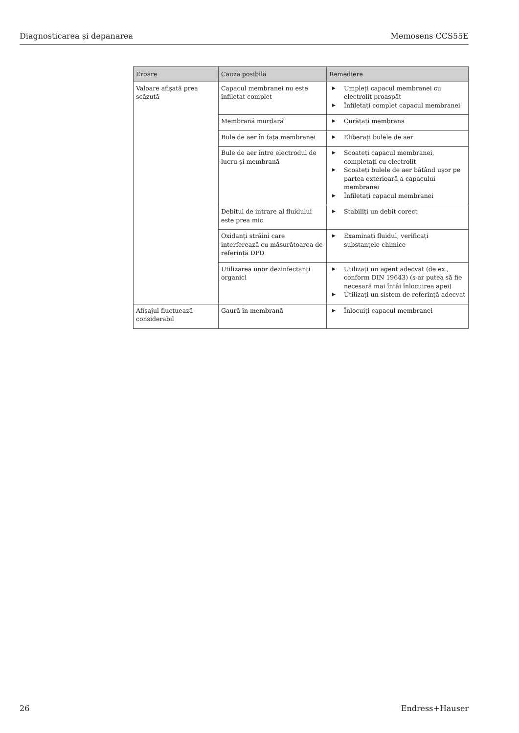Diagnosticarea și depanarea Memosens CCS55E
| Eroare | Cauză posibilă | Remediere |
| --- | --- | --- |
| Valoare afișată prea scăzută | Capacul membranei nu este înfiletat complet | ▶ Umpleți capacul membranei cu electrolit proaspăt ▶ Înfiletați complet capacul membranei |
| | Membrană murdară | ▶ Curățați membrana |
| | Bule de aer în fața membranei | ▶ Eliberați bulele de aer |
| | Bule de aer între electrodul de lucru și membrană | ▶ Scoateți capacul membranei, completați cu electrolit ▶ Scoateți bulele de aer bătând ușor pe partea exterioară a capacului membranei ▶ Înfiletați capacul membranei |
| | Debitul de intrare al fluidului este prea mic | ▶ Stabiliți un debit corect |
| | Oxidanți străini care interferează cu măsurătoarea de referință DPD | ▶ Examinați fluidul, verificați substanțele chimice |
| | Utilizarea unor dezinfectanți organici | ▶ Utilizați un agent adecvat (de ex., conform DIN 19643) (s-ar putea să fie necesară mai întâi înlocuirea apei) ▶ Utilizați un sistem de referință adecvat |
| Afișajul fluctuează considerabil | Gaură în membrană | ▶ Înlocuiți capacul membranei |
26 Endress+Hauser